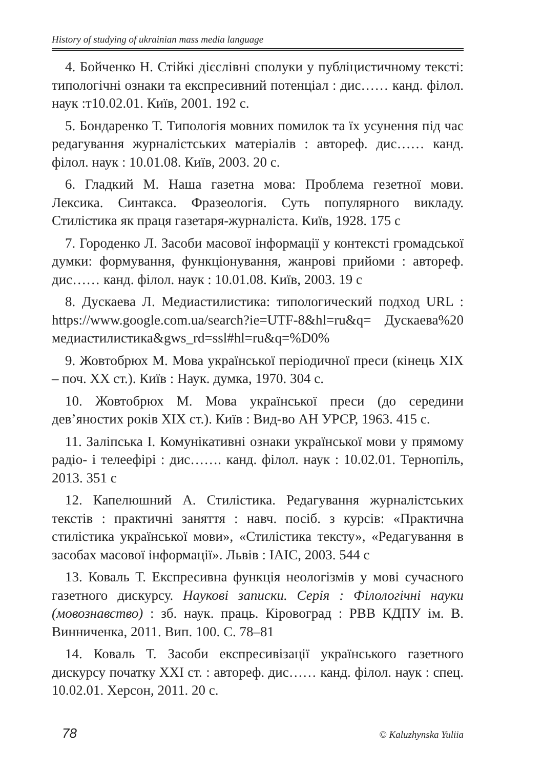History of studying of ukrainian mass media language
4. Бойченко Н. Стійкі дієслівні сполуки у публіцистичному тексті: типологічні ознаки та експресивний потенціал : дис…… канд. філол. наук :т10.02.01. Київ, 2001. 192 с.
5. Бондаренко Т. Типологія мовних помилок та їх усунення під час редагування журналістських матеріалів : автореф. дис…… канд. філол. наук : 10.01.08. Київ, 2003. 20 с.
6. Гладкий М. Наша газетна мова: Проблема гезетної мови. Лексика. Синтакса. Фразеологія. Суть популярного викладу. Стилістика як праця газетаря-журналіста. Київ, 1928. 175 с
7. Городенко Л. Засоби масової інформації у контексті громадської думки: формування, функціонування, жанрові прийоми : автореф. дис…… канд. філол. наук : 10.01.08. Київ, 2003. 19 с
8. Дускаева Л. Медиастилистика: типологический подход URL : https://www.google.com.ua/search?ie=UTF-8&hl=ru&q= Дускаева%20 медиастилистика&gws_rd=ssl#hl=ru&q=%D0%
9. Жовтобрюх М. Мова української періодичної преси (кінець XIX – поч. XX ст.). Київ : Наук. думка, 1970. 304 с.
10. Жовтобрюх М. Мова української преси (до середини дев’яностих років XIX ст.). Київ : Вид-во АН УРСР, 1963. 415 с.
11. Заліпська І. Комунікативні ознаки української мови у прямому радіо- і телеефірі : дис……. канд. філол. наук : 10.02.01. Тернопіль, 2013. 351 с
12. Капелюшний А. Стилістика. Редагування журналістських текстів : практичні заняття : навч. посіб. з курсів: «Практична стилістика української мови», «Стилістика тексту», «Редагування в засобах масової інформації». Львів : ІАІС, 2003. 544 с
13. Коваль Т. Експресивна функція неологізмів у мові сучасного газетного дискурсу. Наукові записки. Серія : Філологічні науки (мовознавство) : зб. наук. праць. Кіровоград : РВВ КДПУ ім. В. Винниченка, 2011. Вип. 100. С. 78–81
14. Коваль Т. Засоби експресивізації українського газетного дискурсу початку XXI ст. : автореф. дис…… канд. філол. наук : спец. 10.02.01. Херсон, 2011. 20 с.
78 © Kaluzhynska Yuliia